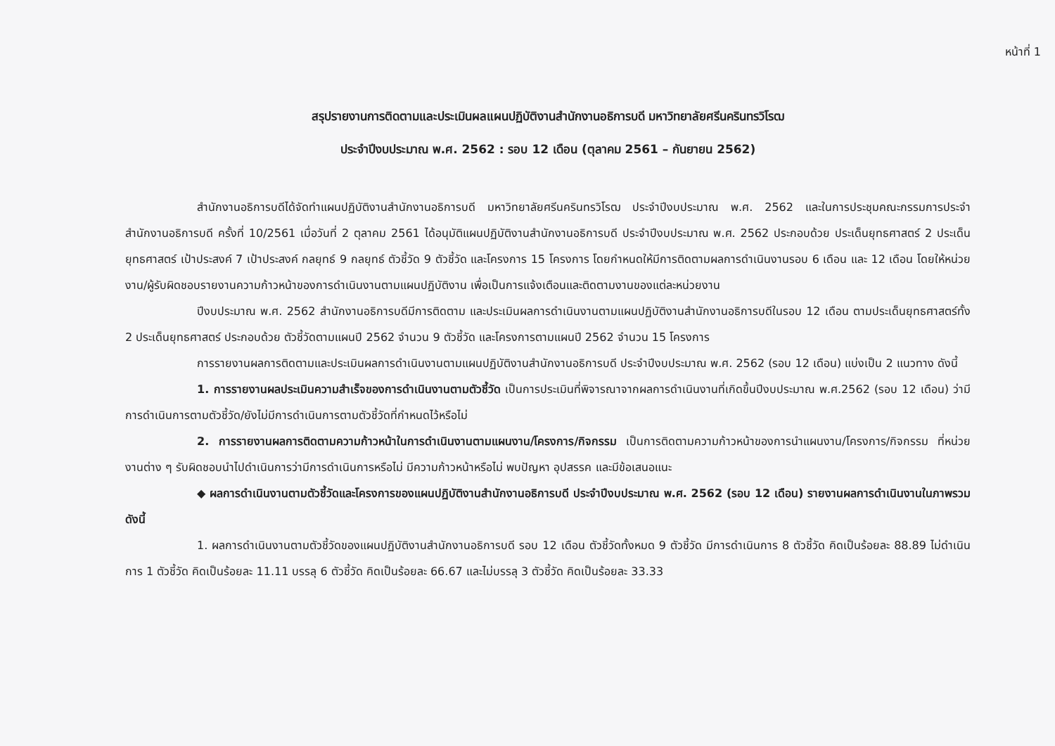หน้าที่ 1
สรุปรายงานการติดตามและประเมินผลแผนปฏิบัติงานสำนักงานอธิการบดี มหาวิทยาลัยศรีนครินทรวิโรฒ
ประจำปีงบประมาณ พ.ศ. 2562 : รอบ 12 เดือน (ตุลาคม 2561 – กันยายน 2562)
สำนักงานอธิการบดีได้จัดทำแผนปฏิบัติงานสำนักงานอธิการบดี มหาวิทยาลัยศรีนครินทรวิโรฒ ประจำปีงบประมาณ พ.ศ. 2562 และในการประชุมคณะกรรมการประจำสำนักงานอธิการบดี ครั้งที่ 10/2561 เมื่อวันที่ 2 ตุลาคม 2561 ได้อนุมัติแผนปฏิบัติงานสำนักงานอธิการบดี ประจำปีงบประมาณ พ.ศ. 2562 ประกอบด้วย ประเด็นยุทธศาสตร์ 2 ประเด็นยุทธศาสตร์ เป้าประสงค์ 7 เป้าประสงค์ กลยุทธ์ 9 กลยุทธ์ ตัวชี้วัด 9 ตัวชี้วัด และโครงการ 15 โครงการ โดยกำหนดให้มีการติดตามผลการดำเนินงานรอบ 6 เดือน และ 12 เดือน โดยให้หน่วยงาน/ผู้รับผิดชอบรายงานความก้าวหน้าของการดำเนินงานตามแผนปฏิบัติงาน เพื่อเป็นการแจ้งเตือนและติดตามงานของแต่ละหน่วยงาน
ปีงบประมาณ พ.ศ. 2562 สำนักงานอธิการบดีมีการติดตาม และประเมินผลการดำเนินงานตามแผนปฏิบัติงานสำนักงานอธิการบดีในรอบ 12 เดือน ตามประเด็นยุทธศาสตร์ทั้ง 2 ประเด็นยุทธศาสตร์ ประกอบด้วย ตัวชี้วัดตามแผนปี 2562 จำนวน 9 ตัวชี้วัด และโครงการตามแผนปี 2562 จำนวน 15 โครงการ
การรายงานผลการติดตามและประเมินผลการดำเนินงานตามแผนปฏิบัติงานสำนักงานอธิการบดี ประจำปีงบประมาณ พ.ศ. 2562 (รอบ 12 เดือน) แบ่งเป็น 2 แนวทาง ดังนี้
1. การรายงานผลประเมินความสำเร็จของการดำเนินงานตามตัวชี้วัด เป็นการประเมินที่พิจารณาจากผลการดำเนินงานที่เกิดขึ้นปีงบประมาณ พ.ศ.2562 (รอบ 12 เดือน) ว่ามีการดำเนินการตามตัวชี้วัด/ยังไม่มีการดำเนินการตามตัวชี้วัดที่กำหนดไว้หรือไม่
2. การรายงานผลการติดตามความก้าวหน้าในการดำเนินงานตามแผนงาน/โครงการ/กิจกรรม เป็นการติดตามความก้าวหน้าของการนำแผนงาน/โครงการ/กิจกรรม ที่หน่วยงานต่าง ๆ รับผิดชอบนำไปดำเนินการว่ามีการดำเนินการหรือไม่ มีความก้าวหน้าหรือไม่ พบปัญหา อุปสรรค และมีข้อเสนอแนะ
◆ ผลการดำเนินงานตามตัวชี้วัดและโครงการของแผนปฏิบัติงานสำนักงานอธิการบดี ประจำปีงบประมาณ พ.ศ. 2562 (รอบ 12 เดือน) รายงานผลการดำเนินงานในภาพรวม ดังนี้
1. ผลการดำเนินงานตามตัวชี้วัดของแผนปฏิบัติงานสำนักงานอธิการบดี รอบ 12 เดือน ตัวชี้วัดทั้งหมด 9 ตัวชี้วัด มีการดำเนินการ 8 ตัวชี้วัด คิดเป็นร้อยละ 88.89 ไม่ดำเนินการ 1 ตัวชี้วัด คิดเป็นร้อยละ 11.11 บรรลุ 6 ตัวชี้วัด คิดเป็นร้อยละ 66.67 และไม่บรรลุ 3 ตัวชี้วัด คิดเป็นร้อยละ 33.33